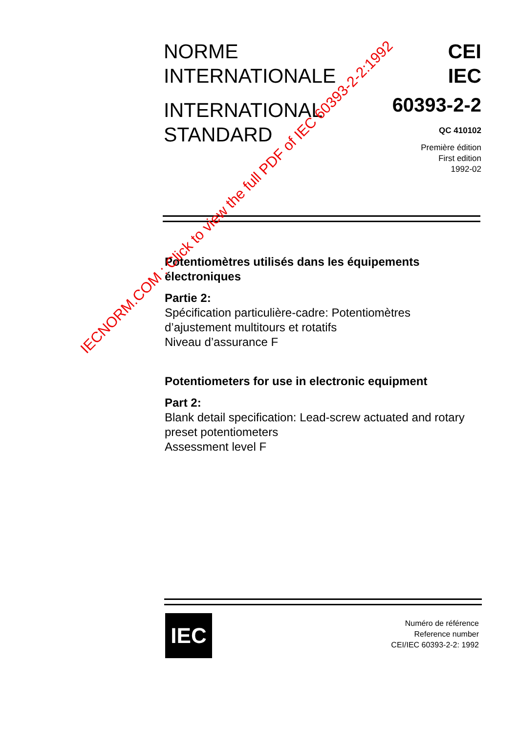NORME
INTERNATIONALE
INTERNATIONAL
STANDARD
CEI
IEC
60393-2-2
QC 410102
Première édition
First edition
1992-02
Potentiomètres utilisés dans les équipements électroniques
Partie 2:
Spécification particulière-cadre: Potentiomètres d’ajustement multitours et rotatifs
Niveau d’assurance F
Potentiometers for use in electronic equipment
Part 2:
Blank detail specification: Lead-screw actuated and rotary preset potentiometers
Assessment level F
IECNORM.COM : Click to view the full PDF of IEC 60393-2-2:1992
IEC
Numéro de référence
Reference number
CEI/IEC 60393-2-2: 1992